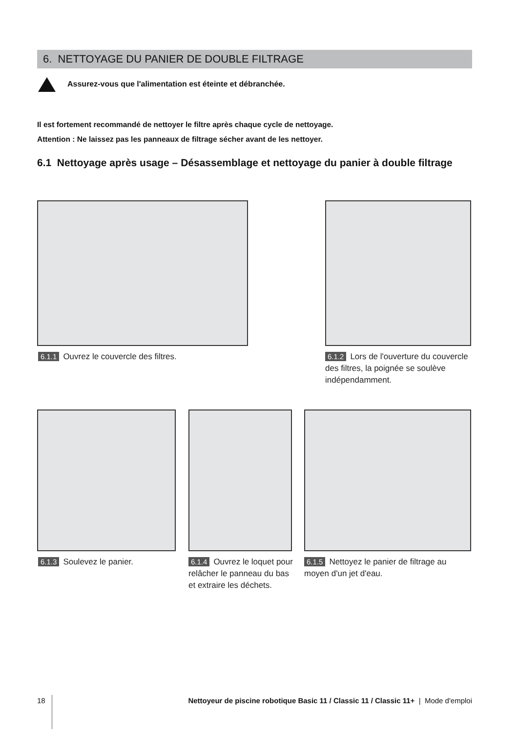6. NETTOYAGE DU PANIER DE DOUBLE FILTRAGE
Assurez-vous que l'alimentation est éteinte et débranchée.
Il est fortement recommandé de nettoyer le filtre après chaque cycle de nettoyage.
Attention : Ne laissez pas les panneaux de filtrage sécher avant de les nettoyer.
6.1 Nettoyage après usage – Désassemblage et nettoyage du panier à double filtrage
6.1.1 Ouvrez le couvercle des filtres.
6.1.2 Lors de l'ouverture du couvercle des filtres, la poignée se soulève indépendamment.
6.1.3 Soulevez le panier.
6.1.4 Ouvrez le loquet pour relâcher le panneau du bas et extraire les déchets.
6.1.5 Nettoyez le panier de filtrage au moyen d'un jet d'eau.
18 Nettoyeur de piscine robotique Basic 11 / Classic 11 / Classic 11+ | Mode d'emploi